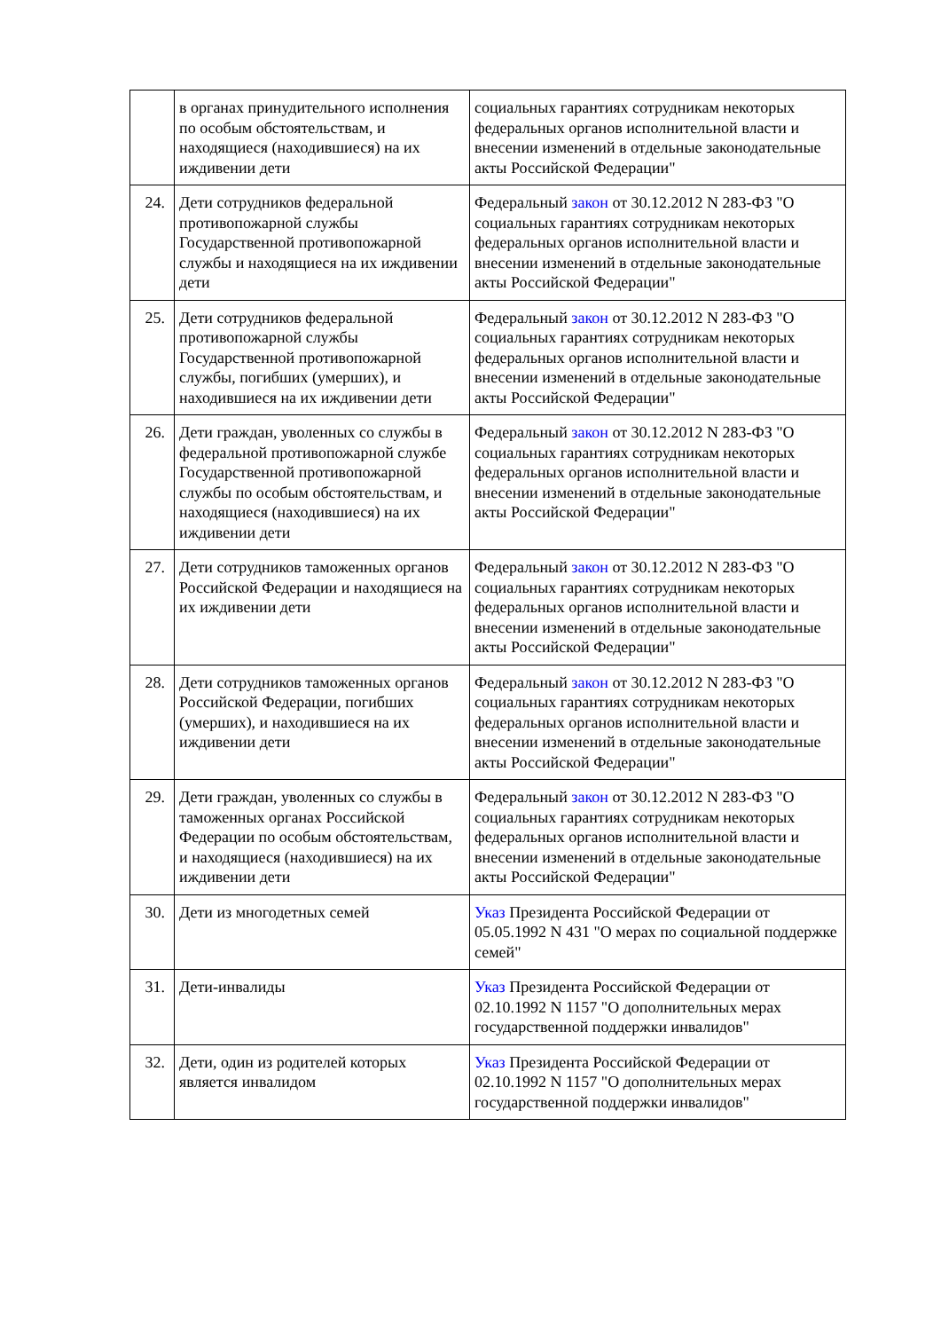| | в органах принудительного исполнения по особым обстоятельствам, и находящиеся (находившиеся) на их иждивении дети | социальных гарантиях сотрудникам некоторых федеральных органов исполнительной власти и внесении изменений в отдельные законодательные акты Российской Федерации" |
| 24. | Дети сотрудников федеральной противопожарной службы Государственной противопожарной службы и находящиеся на их иждивении дети | Федеральный закон от 30.12.2012 N 283-ФЗ "О социальных гарантиях сотрудникам некоторых федеральных органов исполнительной власти и внесении изменений в отдельные законодательные акты Российской Федерации" |
| 25. | Дети сотрудников федеральной противопожарной службы Государственной противопожарной службы, погибших (умерших), и находившиеся на их иждивении дети | Федеральный закон от 30.12.2012 N 283-ФЗ "О социальных гарантиях сотрудникам некоторых федеральных органов исполнительной власти и внесении изменений в отдельные законодательные акты Российской Федерации" |
| 26. | Дети граждан, уволенных со службы в федеральной противопожарной службе Государственной противопожарной службы по особым обстоятельствам, и находящиеся (находившиеся) на их иждивении дети | Федеральный закон от 30.12.2012 N 283-ФЗ "О социальных гарантиях сотрудникам некоторых федеральных органов исполнительной власти и внесении изменений в отдельные законодательные акты Российской Федерации" |
| 27. | Дети сотрудников таможенных органов Российской Федерации и находящиеся на их иждивении дети | Федеральный закон от 30.12.2012 N 283-ФЗ "О социальных гарантиях сотрудникам некоторых федеральных органов исполнительной власти и внесении изменений в отдельные законодательные акты Российской Федерации" |
| 28. | Дети сотрудников таможенных органов Российской Федерации, погибших (умерших), и находившиеся на их иждивении дети | Федеральный закон от 30.12.2012 N 283-ФЗ "О социальных гарантиях сотрудникам некоторых федеральных органов исполнительной власти и внесении изменений в отдельные законодательные акты Российской Федерации" |
| 29. | Дети граждан, уволенных со службы в таможенных органах Российской Федерации по особым обстоятельствам, и находящиеся (находившиеся) на их иждивении дети | Федеральный закон от 30.12.2012 N 283-ФЗ "О социальных гарантиях сотрудникам некоторых федеральных органов исполнительной власти и внесении изменений в отдельные законодательные акты Российской Федерации" |
| 30. | Дети из многодетных семей | Указ Президента Российской Федерации от 05.05.1992 N 431 "О мерах по социальной поддержке семей" |
| 31. | Дети-инвалиды | Указ Президента Российской Федерации от 02.10.1992 N 1157 "О дополнительных мерах государственной поддержки инвалидов" |
| 32. | Дети, один из родителей которых является инвалидом | Указ Президента Российской Федерации от 02.10.1992 N 1157 "О дополнительных мерах государственной поддержки инвалидов" |